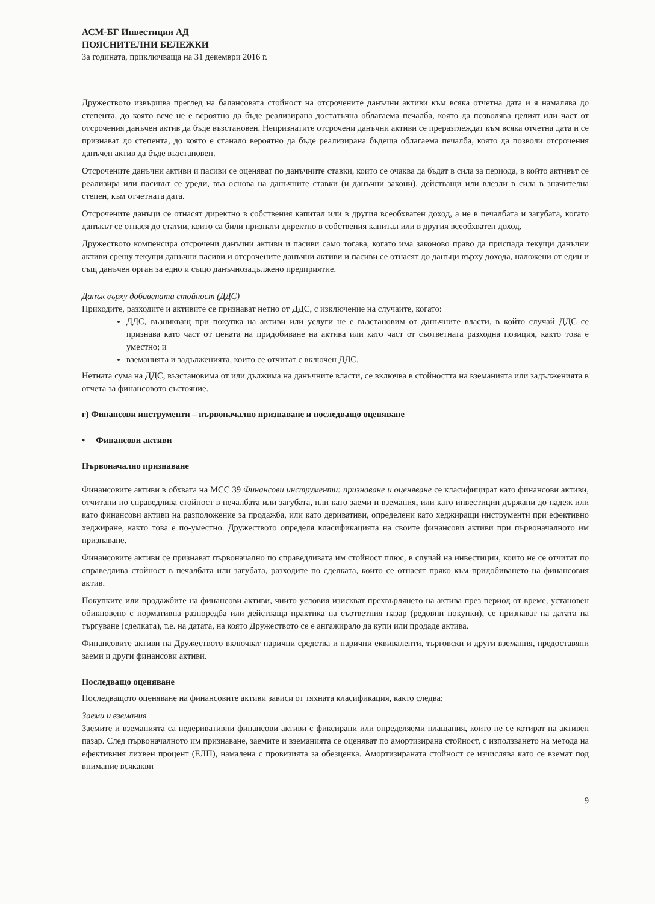АСМ-БГ Инвестиции АД
ПОЯСНИТЕЛНИ БЕЛЕЖКИ
За годината, приключваща на 31 декември 2016 г.
Дружеството извършва преглед на балансовата стойност на отсрочените данъчни активи към всяка отчетна дата и я намалява до степента, до която вече не е вероятно да бъде реализирана достатъчна облагаема печалба, която да позволява целият или част от отсрочения данъчен актив да бъде възстановен. Непризнатите отсрочени данъчни активи се преразглеждат към всяка отчетна дата и се признават до степента, до която е станало вероятно да бъде реализирана бъдеща облагаема печалба, която да позволи отсрочения данъчен актив да бъде възстановен.
Отсрочените данъчни активи и пасиви се оценяват по данъчните ставки, които се очаква да бъдат в сила за периода, в който активът се реализира или пасивът се уреди, въз основа на данъчните ставки (и данъчни закони), действащи или влезли в сила в значителна степен, към отчетната дата.
Отсрочените данъци се отнасят директно в собствения капитал или в другия всеобхватен доход, а не в печалбата и загубата, когато данъкът се отнася до статии, които са били признати директно в собствения капитал или в другия всеобхватен доход.
Дружеството компенсира отсрочени данъчни активи и пасиви само тогава, когато има законово право да приспада текущи данъчни активи срещу текущи данъчни пасиви и отсрочените данъчни активи и пасиви се отнасят до данъци върху дохода, наложени от един и същ данъчен орган за едно и също данъчнозадължено предприятие.
Данък върху добавената стойност (ДДС)
Приходите, разходите и активите се признават нетно от ДДС, с изключение на случаите, когато:
ДДС, възникващ при покупка на активи или услуги не е възстановим от данъчните власти, в който случай ДДС се признава като част от цената на придобиване на актива или като част от съответната разходна позиция, както това е уместно; и
вземанията и задълженията, които се отчитат с включен ДДС.
Нетната сума на ДДС, възстановима от или дължима на данъчните власти, се включва в стойността на вземанията или задълженията в отчета за финансовото състояние.
г) Финансови инструменти – първоначално признаване и последващо оценяване
• Финансови активи
Първоначално признаване
Финансовите активи в обхвата на МСС 39 Финансови инструменти: признаване и оценяване се класифицират като финансови активи, отчитани по справедлива стойност в печалбата или загубата, или като заеми и вземания, или като инвестиции държани до падеж или като финансови активи на разположение за продажба, или като деривативи, определени като хеджиращи инструменти при ефективно хеджиране, както това е по-уместно. Дружеството определя класификацията на своите финансови активи при първоначалното им признаване.
Финансовите активи се признават първоначално по справедливата им стойност плюс, в случай на инвестиции, които не се отчитат по справедлива стойност в печалбата или загубата, разходите по сделката, които се отнасят пряко към придобиването на финансовия актив.
Покупките или продажбите на финансови активи, чиито условия изискват прехвърлянето на актива през период от време, установен обикновено с нормативна разпоредба или действаща практика на съответния пазар (редовни покупки), се признават на датата на търгуване (сделката), т.е. на датата, на която Дружеството се е ангажирало да купи или продаде актива.
Финансовите активи на Дружеството включват парични средства и парични еквиваленти, търговски и други вземания, предоставяни заеми и други финансови активи.
Последващо оценяване
Последващото оценяване на финансовите активи зависи от тяхната класификация, както следва:
Заеми и вземания
Заемите и вземанията са недеривативни финансови активи с фиксирани или определяеми плащания, които не се котират на активен пазар. След първоначалното им признаване, заемите и вземанията се оценяват по амортизирана стойност, с използването на метода на ефективния лихвен процент (ЕЛП), намалена с провизията за обезценка. Амортизираната стойност се изчислява като се вземат под внимание всякакви
9